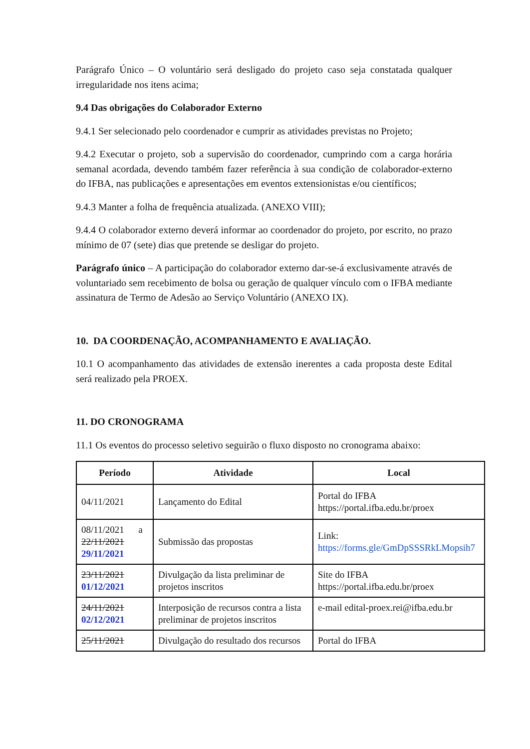Parágrafo Único – O voluntário será desligado do projeto caso seja constatada qualquer irregularidade nos itens acima;
9.4 Das obrigações do Colaborador Externo
9.4.1 Ser selecionado pelo coordenador e cumprir as atividades previstas no Projeto;
9.4.2 Executar o projeto, sob a supervisão do coordenador, cumprindo com a carga horária semanal acordada, devendo também fazer referência à sua condição de colaborador-externo do IFBA, nas publicações e apresentações em eventos extensionistas e/ou científicos;
9.4.3 Manter a folha de frequência atualizada. (ANEXO VIII);
9.4.4 O colaborador externo deverá informar ao coordenador do projeto, por escrito, no prazo mínimo de 07 (sete) dias que pretende se desligar do projeto.
Parágrafo único – A participação do colaborador externo dar-se-á exclusivamente através de voluntariado sem recebimento de bolsa ou geração de qualquer vínculo com o IFBA mediante assinatura de Termo de Adesão ao Serviço Voluntário (ANEXO IX).
10. DA COORDENAÇÃO, ACOMPANHAMENTO E AVALIAÇÃO.
10.1 O acompanhamento das atividades de extensão inerentes a cada proposta deste Edital será realizado pela PROEX.
11. DO CRONOGRAMA
11.1 Os eventos do processo seletivo seguirão o fluxo disposto no cronograma abaixo:
| Período | Atividade | Local |
| --- | --- | --- |
| 04/11/2021 | Lançamento do Edital | Portal do IFBA https://portal.ifba.edu.br/proex |
| 08/11/2021 a 22/11/2021 29/11/2021 | Submissão das propostas | Link: https://forms.gle/GmDpSSSRkLMopsih7 |
| 23/11/2021 01/12/2021 | Divulgação da lista preliminar de projetos inscritos | Site do IFBA https://portal.ifba.edu.br/proex |
| 24/11/2021 02/12/2021 | Interposição de recursos contra a lista preliminar de projetos inscritos | e-mail edital-proex.rei@ifba.edu.br |
| 25/11/2021 | Divulgação do resultado dos recursos | Portal do IFBA |